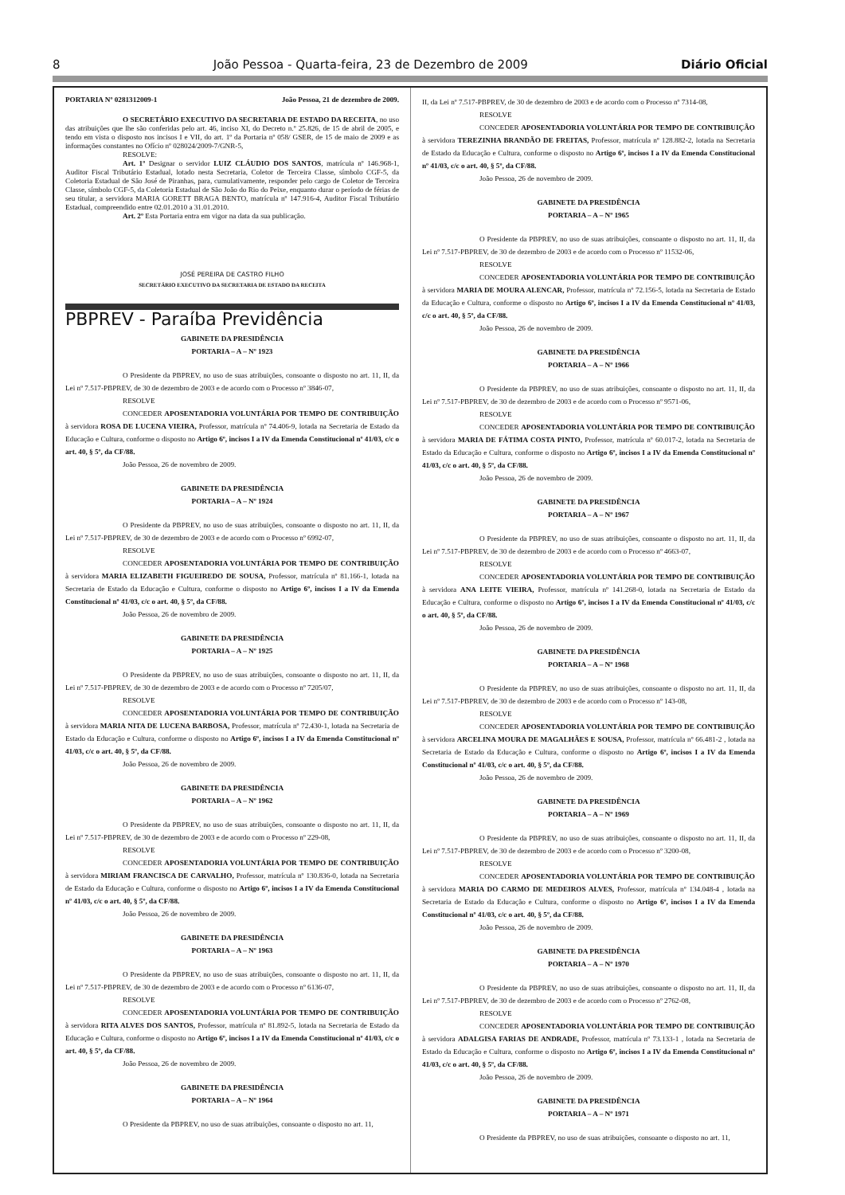8 João Pessoa - Quarta-feira, 23 de Dezembro de 2009 Diário Oficial
PORTARIA Nº 0281312009-1 João Pessoa, 21 de dezembro de 2009.
O SECRETÁRIO EXECUTIVO DA SECRETARIA DE ESTADO DA RECEITA, no uso das atribuições que lhe são conferidas pelo art. 46, inciso XI, do Decreto n.º 25.826, de 15 de abril de 2005, e tendo em vista o disposto nos incisos I e VII, do art. 1º da Portaria nº 058/ GSER, de 15 de maio de 2009 e as informações constantes no Ofício nº 028024/2009-7/GNR-5,
RESOLVE:
Art. 1º Designar o servidor LUIZ CLÁUDIO DOS SANTOS, matrícula nº 146.968-1, Auditor Fiscal Tributário Estadual, lotado nesta Secretaria, Coletor de Terceira Classe, símbolo CGF-5, da Coletoria Estadual de São José de Piranhas, para, cumulativamente, responder pelo cargo de Coletor de Terceira Classe, símbolo CGF-5, da Coletoria Estadual de São João do Rio do Peixe, enquanto durar o período de férias de seu titular, a servidora MARIA GORETT BRAGA BENTO, matrícula nº 147.916-4, Auditor Fiscal Tributário Estadual, compreendido entre 02.01.2010 a 31.01.2010.
Art. 2º Esta Portaria entra em vigor na data da sua publicação.
JOSÉ PEREIRA DE CASTRO FILHO
SECRETÁRIO EXECUTIVO DA SECRETARIA DE ESTADO DA RECEITA
PBPREV - Paraíba Previdência
GABINETE DA PRESIDÊNCIA
PORTARIA – A – Nº 1923
O Presidente da PBPREV, no uso de suas atribuições, consoante o disposto no art. 11, II, da Lei nº 7.517-PBPREV, de 30 de dezembro de 2003 e de acordo com o Processo nº 3846-07,
RESOLVE
CONCEDER APOSENTADORIA VOLUNTÁRIA POR TEMPO DE CONTRIBUIÇÃO à servidora ROSA DE LUCENA VIEIRA, Professor, matrícula nº 74.406-9, lotada na Secretaria de Estado da Educação e Cultura, conforme o disposto no Artigo 6º, incisos I a IV da Emenda Constitucional nº 41/03, c/c o art. 40, § 5º, da CF/88.
João Pessoa, 26 de novembro de 2009.
GABINETE DA PRESIDÊNCIA
PORTARIA – A – Nº 1924
O Presidente da PBPREV, no uso de suas atribuições, consoante o disposto no art. 11, II, da Lei nº 7.517-PBPREV, de 30 de dezembro de 2003 e de acordo com o Processo nº 6992-07,
RESOLVE
CONCEDER APOSENTADORIA VOLUNTÁRIA POR TEMPO DE CONTRIBUIÇÃO à servidora MARIA ELIZABETH FIGUEIREDO DE SOUSA, Professor, matrícula nº 81.166-1, lotada na Secretaria de Estado da Educação e Cultura, conforme o disposto no Artigo 6º, incisos I a IV da Emenda Constitucional nº 41/03, c/c o art. 40, § 5º, da CF/88.
João Pessoa, 26 de novembro de 2009.
GABINETE DA PRESIDÊNCIA
PORTARIA – A – Nº 1925
O Presidente da PBPREV, no uso de suas atribuições, consoante o disposto no art. 11, II, da Lei nº 7.517-PBPREV, de 30 de dezembro de 2003 e de acordo com o Processo nº 7205/07,
RESOLVE
CONCEDER APOSENTADORIA VOLUNTÁRIA POR TEMPO DE CONTRIBUIÇÃO à servidora MARIA NITA DE LUCENA BARBOSA, Professor, matrícula nº 72.430-1, lotada na Secretaria de Estado da Educação e Cultura, conforme o disposto no Artigo 6º, incisos I a IV da Emenda Constitucional nº 41/03, c/c o art. 40, § 5º, da CF/88.
João Pessoa, 26 de novembro de 2009.
GABINETE DA PRESIDÊNCIA
PORTARIA – A – Nº 1962
O Presidente da PBPREV, no uso de suas atribuições, consoante o disposto no art. 11, II, da Lei nº 7.517-PBPREV, de 30 de dezembro de 2003 e de acordo com o Processo nº 229-08,
RESOLVE
CONCEDER APOSENTADORIA VOLUNTÁRIA POR TEMPO DE CONTRIBUIÇÃO à servidora MIRIAM FRANCISCA DE CARVALHO, Professor, matrícula nº 130.836-0, lotada na Secretaria de Estado da Educação e Cultura, conforme o disposto no Artigo 6º, incisos I a IV da Emenda Constitucional nº 41/03, c/c o art. 40, § 5º, da CF/88.
João Pessoa, 26 de novembro de 2009.
GABINETE DA PRESIDÊNCIA
PORTARIA – A – Nº 1963
O Presidente da PBPREV, no uso de suas atribuições, consoante o disposto no art. 11, II, da Lei nº 7.517-PBPREV, de 30 de dezembro de 2003 e de acordo com o Processo nº 6136-07,
RESOLVE
CONCEDER APOSENTADORIA VOLUNTÁRIA POR TEMPO DE CONTRIBUIÇÃO à servidora RITA ALVES DOS SANTOS, Professor, matrícula nº 81.892-5, lotada na Secretaria de Estado da Educação e Cultura, conforme o disposto no Artigo 6º, incisos I a IV da Emenda Constitucional nº 41/03, c/c o art. 40, § 5º, da CF/88.
João Pessoa, 26 de novembro de 2009.
GABINETE DA PRESIDÊNCIA
PORTARIA – A – Nº 1964
O Presidente da PBPREV, no uso de suas atribuições, consoante o disposto no art. 11,
II, da Lei nº 7.517-PBPREV, de 30 de dezembro de 2003 e de acordo com o Processo nº 7314-08,
RESOLVE
CONCEDER APOSENTADORIA VOLUNTÁRIA POR TEMPO DE CONTRIBUIÇÃO à servidora TEREZINHA BRANDÃO DE FREITAS, Professor, matrícula nº 128.882-2, lotada na Secretaria de Estado da Educação e Cultura, conforme o disposto no Artigo 6º, incisos I a IV da Emenda Constitucional nº 41/03, c/c o art. 40, § 5º, da CF/88.
João Pessoa, 26 de novembro de 2009.
GABINETE DA PRESIDÊNCIA
PORTARIA – A – Nº 1965
O Presidente da PBPREV, no uso de suas atribuições, consoante o disposto no art. 11, II, da Lei nº 7.517-PBPREV, de 30 de dezembro de 2003 e de acordo com o Processo nº 11532-06,
RESOLVE
CONCEDER APOSENTADORIA VOLUNTÁRIA POR TEMPO DE CONTRIBUIÇÃO à servidora MARIA DE MOURA ALENCAR, Professor, matrícula nº 72.156-5, lotada na Secretaria de Estado da Educação e Cultura, conforme o disposto no Artigo 6º, incisos I a IV da Emenda Constitucional nº 41/03, c/c o art. 40, § 5º, da CF/88.
João Pessoa, 26 de novembro de 2009.
GABINETE DA PRESIDÊNCIA
PORTARIA – A – Nº 1966
O Presidente da PBPREV, no uso de suas atribuições, consoante o disposto no art. 11, II, da Lei nº 7.517-PBPREV, de 30 de dezembro de 2003 e de acordo com o Processo nº 9571-06,
RESOLVE
CONCEDER APOSENTADORIA VOLUNTÁRIA POR TEMPO DE CONTRIBUIÇÃO à servidora MARIA DE FÁTIMA COSTA PINTO, Professor, matrícula nº 60.017-2, lotada na Secretaria de Estado da Educação e Cultura, conforme o disposto no Artigo 6º, incisos I a IV da Emenda Constitucional nº 41/03, c/c o art. 40, § 5º, da CF/88.
João Pessoa, 26 de novembro de 2009.
GABINETE DA PRESIDÊNCIA
PORTARIA – A – Nº 1967
O Presidente da PBPREV, no uso de suas atribuições, consoante o disposto no art. 11, II, da Lei nº 7.517-PBPREV, de 30 de dezembro de 2003 e de acordo com o Processo nº 4663-07,
RESOLVE
CONCEDER APOSENTADORIA VOLUNTÁRIA POR TEMPO DE CONTRIBUIÇÃO à servidora ANA LEITE VIEIRA, Professor, matrícula nº 141.268-0, lotada na Secretaria de Estado da Educação e Cultura, conforme o disposto no Artigo 6º, incisos I a IV da Emenda Constitucional nº 41/03, c/c o art. 40, § 5º, da CF/88.
João Pessoa, 26 de novembro de 2009.
GABINETE DA PRESIDÊNCIA
PORTARIA – A – Nº 1968
O Presidente da PBPREV, no uso de suas atribuições, consoante o disposto no art. 11, II, da Lei nº 7.517-PBPREV, de 30 de dezembro de 2003 e de acordo com o Processo nº 143-08,
RESOLVE
CONCEDER APOSENTADORIA VOLUNTÁRIA POR TEMPO DE CONTRIBUIÇÃO à servidora ARCELINA MOURA DE MAGALHÃES E SOUSA, Professor, matrícula nº 66.481-2 , lotada na Secretaria de Estado da Educação e Cultura, conforme o disposto no Artigo 6º, incisos I a IV da Emenda Constitucional nº 41/03, c/c o art. 40, § 5º, da CF/88.
João Pessoa, 26 de novembro de 2009.
GABINETE DA PRESIDÊNCIA
PORTARIA – A – Nº 1969
O Presidente da PBPREV, no uso de suas atribuições, consoante o disposto no art. 11, II, da Lei nº 7.517-PBPREV, de 30 de dezembro de 2003 e de acordo com o Processo nº 3200-08,
RESOLVE
CONCEDER APOSENTADORIA VOLUNTÁRIA POR TEMPO DE CONTRIBUIÇÃO à servidora MARIA DO CARMO DE MEDEIROS ALVES, Professor, matrícula nº 134.048-4 , lotada na Secretaria de Estado da Educação e Cultura, conforme o disposto no Artigo 6º, incisos I a IV da Emenda Constitucional nº 41/03, c/c o art. 40, § 5º, da CF/88.
João Pessoa, 26 de novembro de 2009.
GABINETE DA PRESIDÊNCIA
PORTARIA – A – Nº 1970
O Presidente da PBPREV, no uso de suas atribuições, consoante o disposto no art. 11, II, da Lei nº 7.517-PBPREV, de 30 de dezembro de 2003 e de acordo com o Processo nº 2762-08,
RESOLVE
CONCEDER APOSENTADORIA VOLUNTÁRIA POR TEMPO DE CONTRIBUIÇÃO à servidora ADALGISA FARIAS DE ANDRADE, Professor, matrícula nº 73.133-1 , lotada na Secretaria de Estado da Educação e Cultura, conforme o disposto no Artigo 6º, incisos I a IV da Emenda Constitucional nº 41/03, c/c o art. 40, § 5º, da CF/88.
João Pessoa, 26 de novembro de 2009.
GABINETE DA PRESIDÊNCIA
PORTARIA – A – Nº 1971
O Presidente da PBPREV, no uso de suas atribuições, consoante o disposto no art. 11,